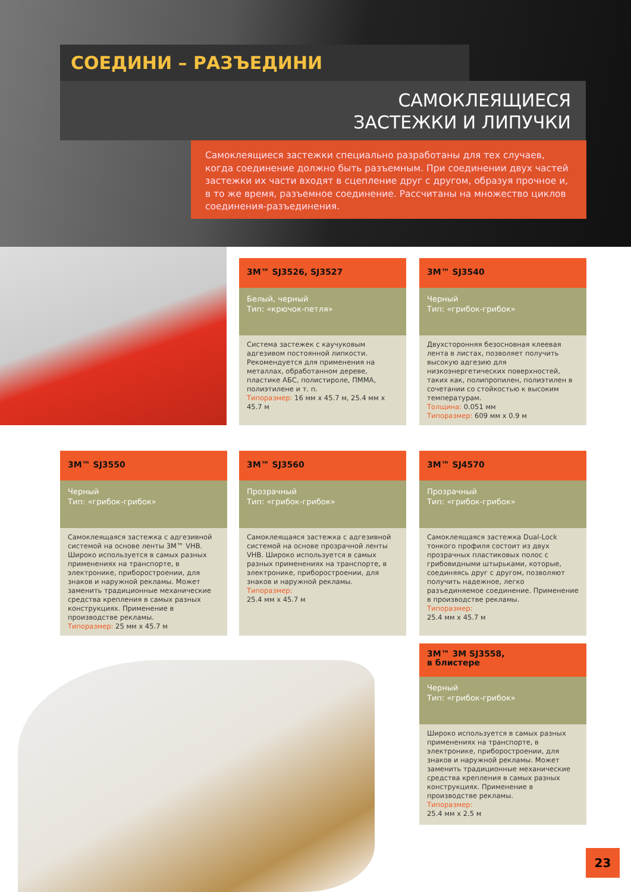СОЕДИНИ – РАЗЪЕДИНИ
САМОКЛЕЯЩИЕСЯ
ЗАСТЕЖКИ И ЛИПУЧКИ
Самоклеящиеся застежки специально разработаны для тех случаев, когда соединение должно быть разъемным. При соединении двух частей застежки их части входят в сцепление друг с другом, образуя прочное и, в то же время, разъемное соединение. Рассчитаны на множество циклов соединения-разъединения.
3M™ SJ3526, SJ3527
Белый, черный
Тип: «крючок-петля»
Система застежек с каучуковым адгезивом постоянной липкости. Рекомендуется для применения на металлах, обработанном дереве, пластике АБС, полистироле, ПММА, полиэтилене и т. п.
Типоразмер: 16 мм x 45.7 м, 25.4 мм x 45.7 м
3M™ SJ3540
Черный
Тип: «грибок-грибок»
Двухсторонняя безосновная клеевая лента в листах, позволяет получить высокую адгезию для низкоэнергетических поверхностей, таких как, полипропилен, полиэтилен в сочетании со стойкостью к высоким температурам.
Толщина: 0.051 мм
Типоразмер: 609 мм x 0.9 м
3M™ SJ3550
Черный
Тип: «грибок-грибок»
Самоклеящаяся застежка с адгезивной системой на основе ленты 3M™ VHB. Широко используется в самых разных применениях на транспорте, в электронике, приборостроении, для знаков и наружной рекламы. Может заменить традиционные механические средства крепления в самых разных конструкциях. Применение в производстве рекламы.
Типоразмер: 25 мм x 45.7 м
3M™ SJ3560
Прозрачный
Тип: «грибок-грибок»
Самоклеящаяся застежка с адгезивной системой на основе прозрачной ленты VHB. Широко используется в самых разных применениях на транспорте, в электронике, приборостроении, для знаков и наружной рекламы.
Типоразмер:
25.4 мм x 45.7 м
3M™ SJ4570
Прозрачный
Тип: «грибок-грибок»
Самоклеящаяся застежка Dual-Lock тонкого профиля состоит из двух прозрачных пластиковых полос с грибовидными штырьками, которые, соединяясь друг с другом, позволяют получить надежное, легко разъединяемое соединение. Применение в производстве рекламы.
Типоразмер:
25.4 мм x 45.7 м
3M™ 3M SJ3558,
в блистере
Черный
Тип: «грибок-грибок»
Широко используется в самых разных применениях на транспорте, в электронике, приборостроении, для знаков и наружной рекламы. Может заменить традиционные механические средства крепления в самых разных конструкциях. Применение в производстве рекламы.
Типоразмер:
25.4 мм x 2.5 м
23